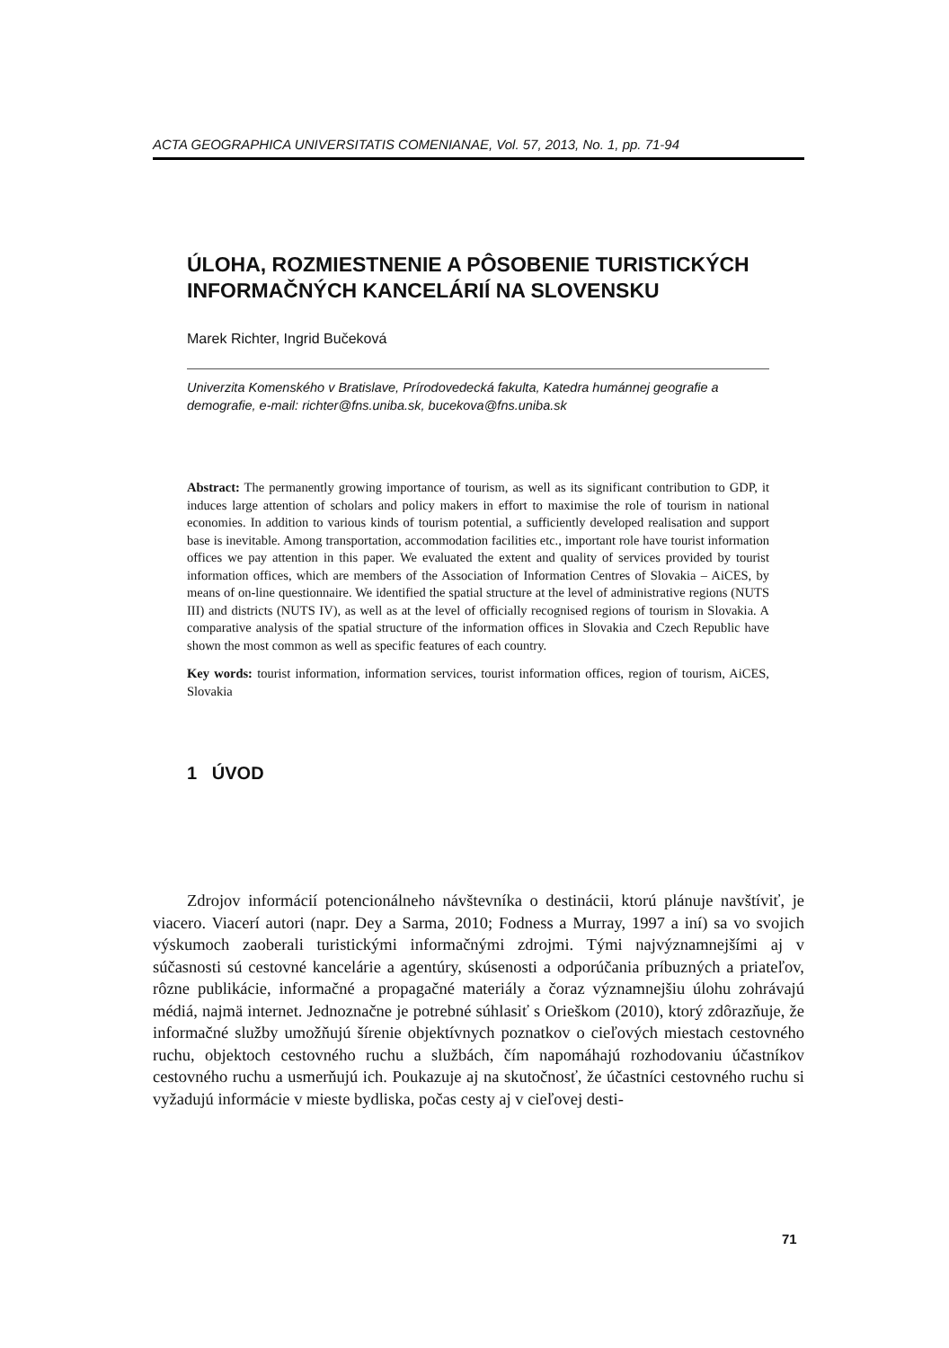ACTA GEOGRAPHICA UNIVERSITATIS COMENIANAE, Vol. 57, 2013, No. 1, pp. 71-94
ÚLOHA, ROZMIESTNENIE A PÔSOBENIE TURISTICKÝCH INFORMAČNÝCH KANCELÁRIÍ NA SLOVENSKU
Marek Richter, Ingrid Bučeková
Univerzita Komenského v Bratislave, Prírodovedecká fakulta, Katedra humánnej geografie a demografie, e-mail: richter@fns.uniba.sk, bucekova@fns.uniba.sk
Abstract: The permanently growing importance of tourism, as well as its significant contribution to GDP, it induces large attention of scholars and policy makers in effort to maximise the role of tourism in national economies. In addition to various kinds of tourism potential, a sufficiently developed realisation and support base is inevitable. Among transportation, accommodation facilities etc., important role have tourist information offices we pay attention in this paper. We evaluated the extent and quality of services provided by tourist information offices, which are members of the Association of Information Centres of Slovakia – AiCES, by means of on-line questionnaire. We identified the spatial structure at the level of administrative regions (NUTS III) and districts (NUTS IV), as well as at the level of officially recognised regions of tourism in Slovakia. A comparative analysis of the spatial structure of the information offices in Slovakia and Czech Republic have shown the most common as well as specific features of each country.
Key words: tourist information, information services, tourist information offices, region of tourism, AiCES, Slovakia
1 ÚVOD
Zdrojov informácií potencionálneho návštevníka o destinácii, ktorú plánuje navštíviť, je viacero. Viacerí autori (napr. Dey a Sarma, 2010; Fodness a Murray, 1997 a iní) sa vo svojich výskumoch zaoberali turistickými informačnými zdrojmi. Tými najvýznamnejšími aj v súčasnosti sú cestovné kancelárie a agentúry, skúsenosti a odporúčania príbuzných a priateľov, rôzne publikácie, informačné a propagačné materiály a čoraz významnejšiu úlohu zohrávajú médiá, najmä internet. Jednoznačne je potrebné súhlasiť s Orieškom (2010), ktorý zdôrazňuje, že informačné služby umožňujú šírenie objektívnych poznatkov o cieľových miestach cestovného ruchu, objektoch cestovného ruchu a službách, čím napomáhajú rozhodovaniu účastníkov cestovného ruchu a usmerňujú ich. Poukazuje aj na skutočnosť, že účastníci cestovného ruchu si vyžadujú informácie v mieste bydliska, počas cesty aj v cieľovej desti-
71